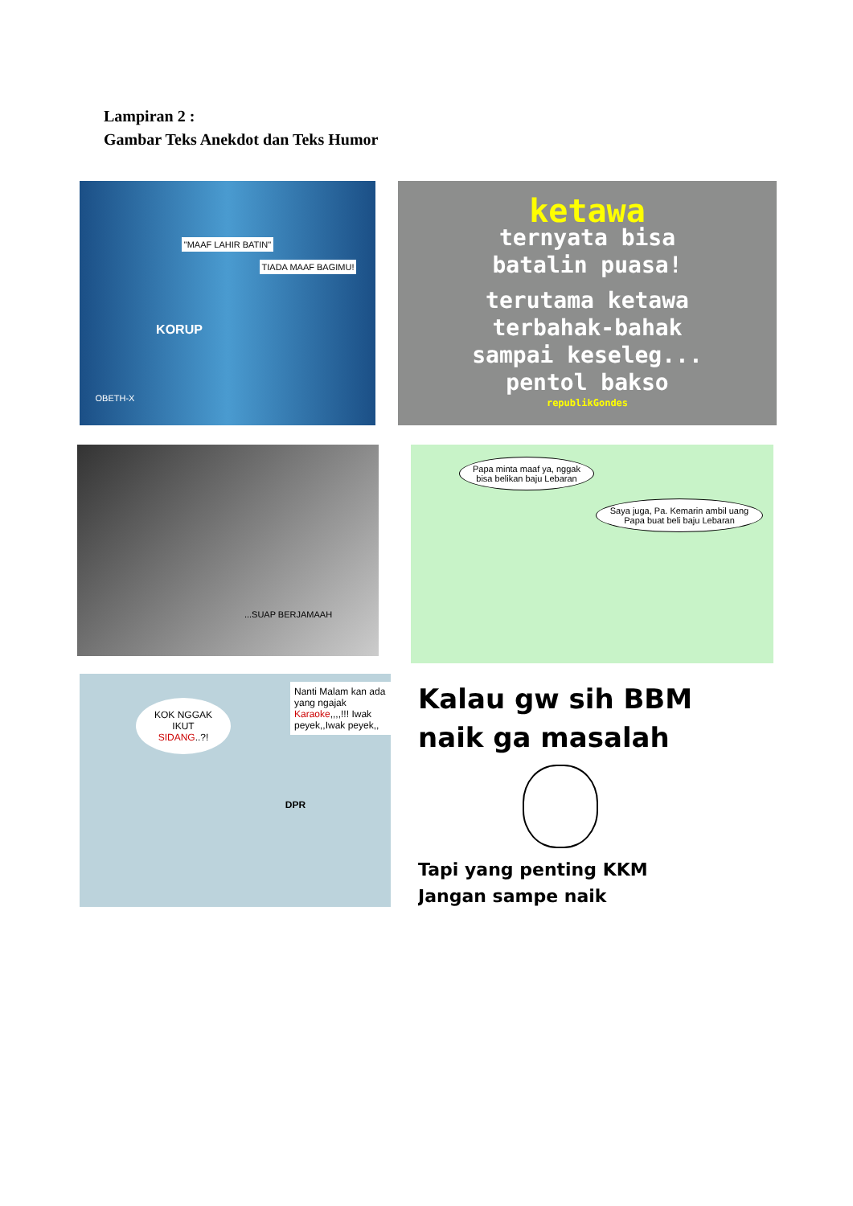Lampiran 2 :
Gambar Teks Anekdot dan Teks Humor
"MAAF LAHIR BATIN"
TIADA MAAF BAGIMU!
KORUP
OBETH-X
ketawa
ternyata bisa
batalin puasa!
terutama ketawa
terbahak-bahak
sampai keseleg...
pentol bakso
republikGondes
...SUAP BERJAMAAH
Papa minta maaf ya, nggak bisa belikan baju Lebaran
Saya juga, Pa. Kemarin ambil uang Papa buat beli baju Lebaran
KOK NGGAK IKUT SIDANG..?!
Nanti Malam kan ada yang ngajak Karaoke,,,,!!! Iwak peyek,,Iwak peyek,,
DPR
Kalau gw sih BBM
naik ga masalah
Tapi yang penting KKM
Jangan sampe naik